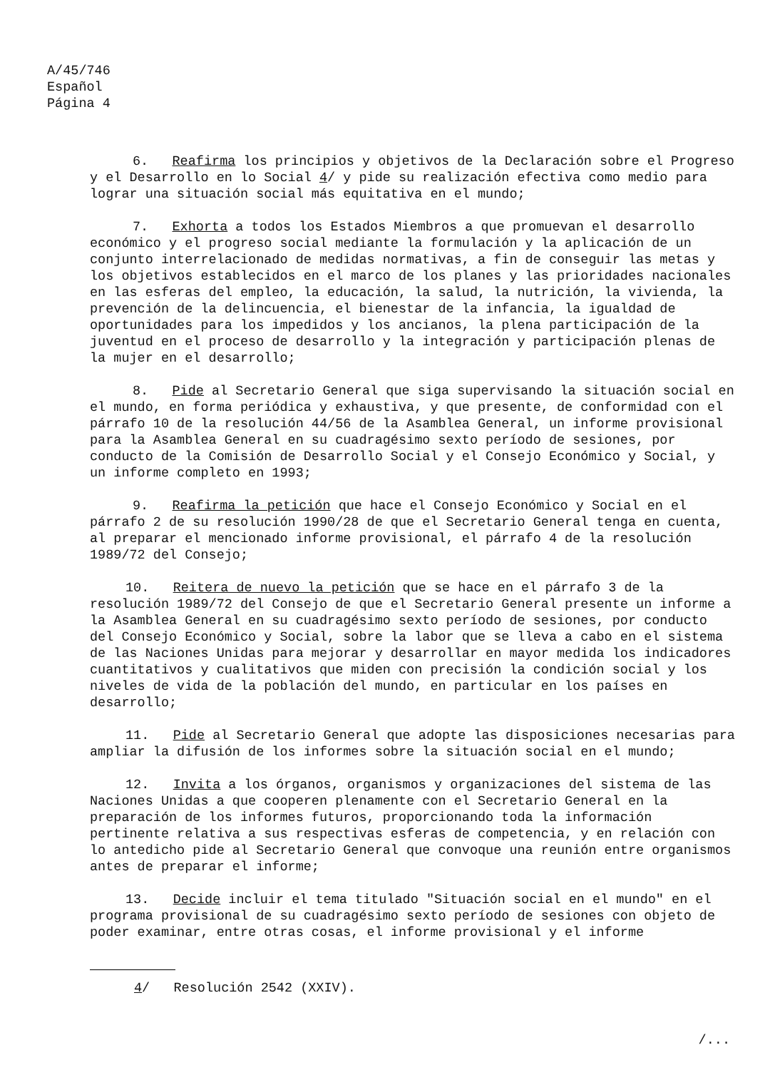A/45/746
Español
Página 4
6. Reafirma los principios y objetivos de la Declaración sobre el Progreso y el Desarrollo en lo Social 4/ y pide su realización efectiva como medio para lograr una situación social más equitativa en el mundo;
7. Exhorta a todos los Estados Miembros a que promuevan el desarrollo económico y el progreso social mediante la formulación y la aplicación de un conjunto interrelacionado de medidas normativas, a fin de conseguir las metas y los objetivos establecidos en el marco de los planes y las prioridades nacionales en las esferas del empleo, la educación, la salud, la nutrición, la vivienda, la prevención de la delincuencia, el bienestar de la infancia, la igualdad de oportunidades para los impedidos y los ancianos, la plena participación de la juventud en el proceso de desarrollo y la integración y participación plenas de la mujer en el desarrollo;
8. Pide al Secretario General que siga supervisando la situación social en el mundo, en forma periódica y exhaustiva, y que presente, de conformidad con el párrafo 10 de la resolución 44/56 de la Asamblea General, un informe provisional para la Asamblea General en su cuadragésimo sexto período de sesiones, por conducto de la Comisión de Desarrollo Social y el Consejo Económico y Social, y un informe completo en 1993;
9. Reafirma la petición que hace el Consejo Económico y Social en el párrafo 2 de su resolución 1990/28 de que el Secretario General tenga en cuenta, al preparar el mencionado informe provisional, el párrafo 4 de la resolución 1989/72 del Consejo;
10. Reitera de nuevo la petición que se hace en el párrafo 3 de la resolución 1989/72 del Consejo de que el Secretario General presente un informe a la Asamblea General en su cuadragésimo sexto período de sesiones, por conducto del Consejo Económico y Social, sobre la labor que se lleva a cabo en el sistema de las Naciones Unidas para mejorar y desarrollar en mayor medida los indicadores cuantitativos y cualitativos que miden con precisión la condición social y los niveles de vida de la población del mundo, en particular en los países en desarrollo;
11. Pide al Secretario General que adopte las disposiciones necesarias para ampliar la difusión de los informes sobre la situación social en el mundo;
12. Invita a los órganos, organismos y organizaciones del sistema de las Naciones Unidas a que cooperen plenamente con el Secretario General en la preparación de los informes futuros, proporcionando toda la información pertinente relativa a sus respectivas esferas de competencia, y en relación con lo antedicho pide al Secretario General que convoque una reunión entre organismos antes de preparar el informe;
13. Decide incluir el tema titulado "Situación social en el mundo" en el programa provisional de su cuadragésimo sexto período de sesiones con objeto de poder examinar, entre otras cosas, el informe provisional y el informe
4/ Resolución 2542 (XXIV).
/...